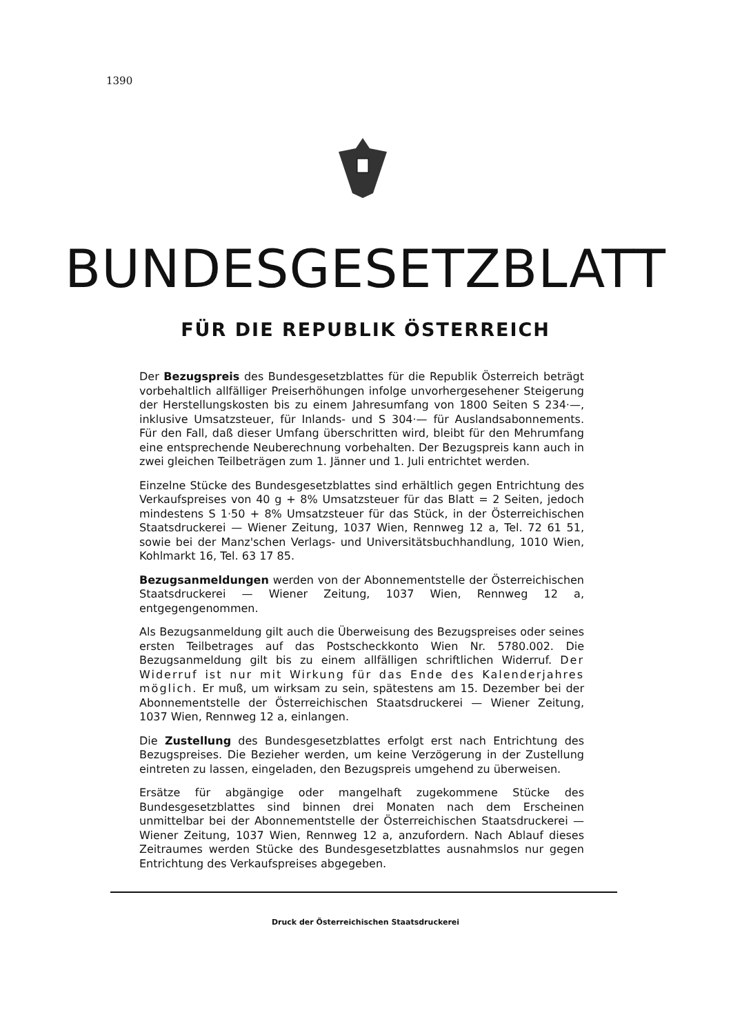1390
BUNDESGESETZBLATT
FÜR DIE REPUBLIK ÖSTERREICH
Der Bezugspreis des Bundesgesetzblattes für die Republik Österreich beträgt vorbehaltlich allfälliger Preiserhöhungen infolge unvorhergesehener Steigerung der Herstellungskosten bis zu einem Jahresumfang von 1800 Seiten S 234·—, inklusive Umsatzsteuer, für Inlands- und S 304·— für Auslandsabonnements. Für den Fall, daß dieser Umfang überschritten wird, bleibt für den Mehrumfang eine entsprechende Neuberechnung vorbehalten. Der Bezugspreis kann auch in zwei gleichen Teilbeträgen zum 1. Jänner und 1. Juli entrichtet werden.
Einzelne Stücke des Bundesgesetzblattes sind erhältlich gegen Entrichtung des Verkaufspreises von 40 g + 8% Umsatzsteuer für das Blatt = 2 Seiten, jedoch mindestens S 1·50 + 8% Umsatzsteuer für das Stück, in der Österreichischen Staatsdruckerei — Wiener Zeitung, 1037 Wien, Rennweg 12 a, Tel. 72 61 51, sowie bei der Manz'schen Verlags- und Universitätsbuchhandlung, 1010 Wien, Kohlmarkt 16, Tel. 63 17 85.
Bezugsanmeldungen werden von der Abonnementstelle der Österreichischen Staatsdruckerei — Wiener Zeitung, 1037 Wien, Rennweg 12 a, entgegengenommen.
Als Bezugsanmeldung gilt auch die Überweisung des Bezugspreises oder seines ersten Teilbetrages auf das Postscheckkonto Wien Nr. 5780.002. Die Bezugsanmeldung gilt bis zu einem allfälligen schriftlichen Widerruf. Der Widerruf ist nur mit Wirkung für das Ende des Kalenderjahres möglich. Er muß, um wirksam zu sein, spätestens am 15. Dezember bei der Abonnementstelle der Österreichischen Staatsdruckerei — Wiener Zeitung, 1037 Wien, Rennweg 12 a, einlangen.
Die Zustellung des Bundesgesetzblattes erfolgt erst nach Entrichtung des Bezugspreises. Die Bezieher werden, um keine Verzögerung in der Zustellung eintreten zu lassen, eingeladen, den Bezugspreis umgehend zu überweisen.
Ersätze für abgängige oder mangelhaft zugekommene Stücke des Bundesgesetzblattes sind binnen drei Monaten nach dem Erscheinen unmittelbar bei der Abonnementstelle der Österreichischen Staatsdruckerei — Wiener Zeitung, 1037 Wien, Rennweg 12 a, anzufordern. Nach Ablauf dieses Zeitraumes werden Stücke des Bundesgesetzblattes ausnahmslos nur gegen Entrichtung des Verkaufspreises abgegeben.
Druck der Österreichischen Staatsdruckerei